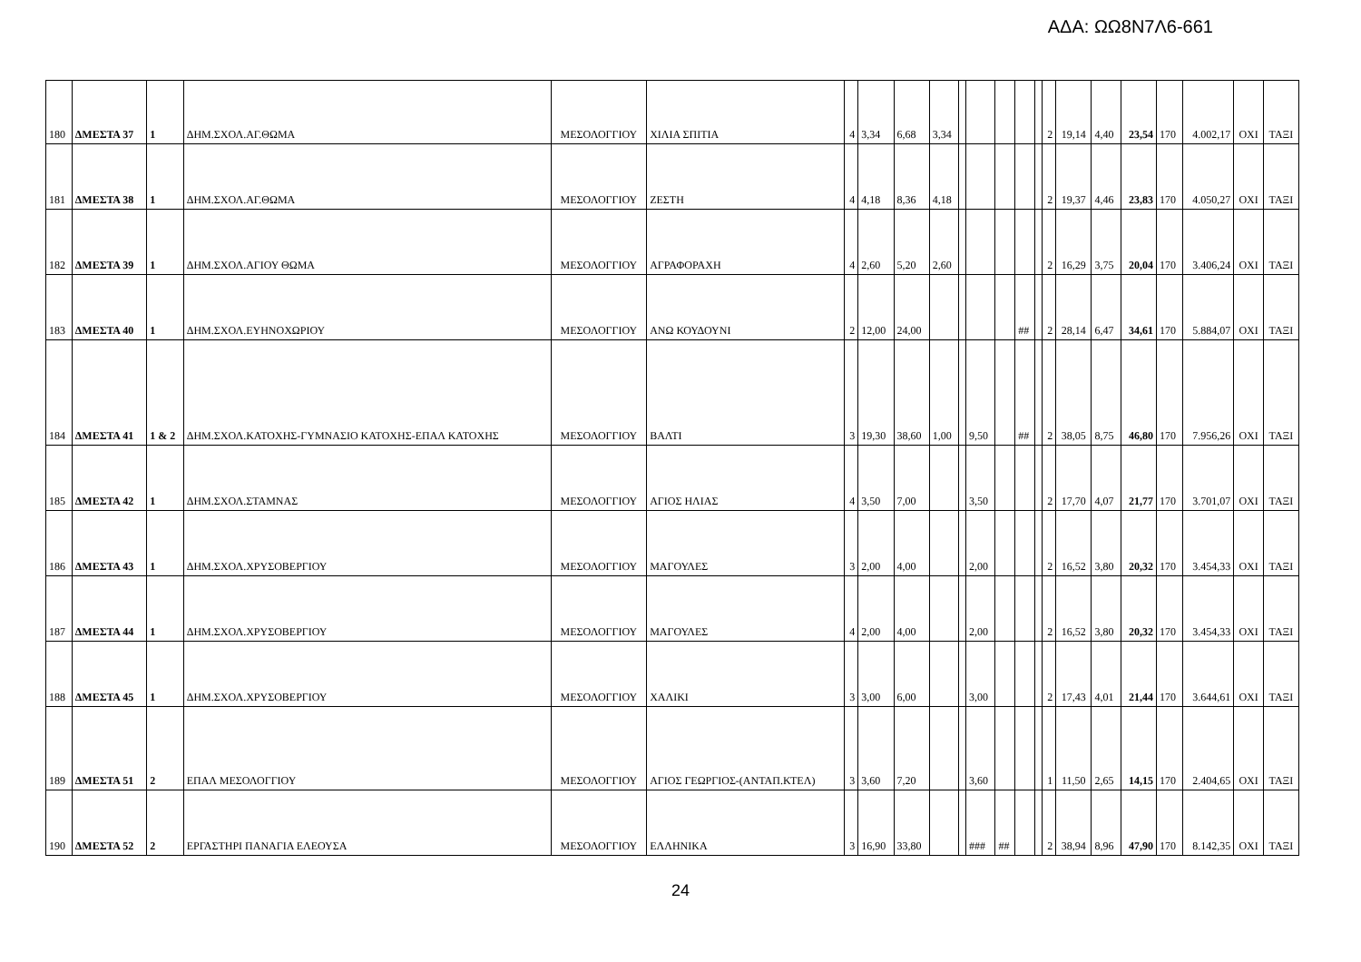ΑΔΑ: ΩΩ8Ν7Λ6-661
| 180 | ΔΜΕΣΤΑ 37 | 1 | ΔΗΜ.ΣΧΟΛ.ΑΓ.ΘΩΜΑ | ΜΕΣΟΛΟΓΓΙΟΥ | ΧΙΛΙΑ ΣΠΙΤΙΑ | 4 | 3,34 | 6,68 | 3,34 | | | | | | 2 | 19,14 | 4,40 | 23,54 | 170 | 4.002,17 | ΟΧΙ | ΤΑΞΙ |
| 181 | ΔΜΕΣΤΑ 38 | 1 | ΔΗΜ.ΣΧΟΛ.ΑΓ.ΘΩΜΑ | ΜΕΣΟΛΟΓΓΙΟΥ | ΖΕΣΤΗ | 4 | 4,18 | 8,36 | 4,18 | | | | | | 2 | 19,37 | 4,46 | 23,83 | 170 | 4.050,27 | ΟΧΙ | ΤΑΞΙ |
| 182 | ΔΜΕΣΤΑ 39 | 1 | ΔΗΜ.ΣΧΟΛ.ΑΓΙΟΥ ΘΩΜΑ | ΜΕΣΟΛΟΓΓΙΟΥ | ΑΓΡΑΦΟΡΑΧΗ | 4 | 2,60 | 5,20 | 2,60 | | | | | | 2 | 16,29 | 3,75 | 20,04 | 170 | 3.406,24 | ΟΧΙ | ΤΑΞΙ |
| 183 | ΔΜΕΣΤΑ 40 | 1 | ΔΗΜ.ΣΧΟΛ.ΕΥΗΝΟΧΩΡΙΟΥ | ΜΕΣΟΛΟΓΓΙΟΥ | ΑΝΩ ΚΟΥΔΟΥΝΙ | 2 | 12,00 | 24,00 | | | | | ## | | 2 | 28,14 | 6,47 | 34,61 | 170 | 5.884,07 | ΟΧΙ | ΤΑΞΙ |
| 184 | ΔΜΕΣΤΑ 41 | 1 & 2 | ΔΗΜ.ΣΧΟΛ.ΚΑΤΟΧΗΣ-ΓΥΜΝΑΣΙΟ ΚΑΤΟΧΗΣ-ΕΠΑΛ ΚΑΤΟΧΗΣ | ΜΕΣΟΛΟΓΓΙΟΥ | ΒΑΛΤΙ | 3 | 19,30 | 38,60 | 1,00 | | 9,50 | | ## | | 2 | 38,05 | 8,75 | 46,80 | 170 | 7.956,26 | ΟΧΙ | ΤΑΞΙ |
| 185 | ΔΜΕΣΤΑ 42 | 1 | ΔΗΜ.ΣΧΟΛ.ΣΤΑΜΝΑΣ | ΜΕΣΟΛΟΓΓΙΟΥ | ΑΓΙΟΣ ΗΛΙΑΣ | 4 | 3,50 | 7,00 | | | 3,50 | | | | 2 | 17,70 | 4,07 | 21,77 | 170 | 3.701,07 | ΟΧΙ | ΤΑΞΙ |
| 186 | ΔΜΕΣΤΑ 43 | 1 | ΔΗΜ.ΣΧΟΛ.ΧΡΥΣΟΒΕΡΓΙΟΥ | ΜΕΣΟΛΟΓΓΙΟΥ | ΜΑΓΟΥΛΕΣ | 3 | 2,00 | 4,00 | | | 2,00 | | | | 2 | 16,52 | 3,80 | 20,32 | 170 | 3.454,33 | ΟΧΙ | ΤΑΞΙ |
| 187 | ΔΜΕΣΤΑ 44 | 1 | ΔΗΜ.ΣΧΟΛ.ΧΡΥΣΟΒΕΡΓΙΟΥ | ΜΕΣΟΛΟΓΓΙΟΥ | ΜΑΓΟΥΛΕΣ | 4 | 2,00 | 4,00 | | | 2,00 | | | | 2 | 16,52 | 3,80 | 20,32 | 170 | 3.454,33 | ΟΧΙ | ΤΑΞΙ |
| 188 | ΔΜΕΣΤΑ 45 | 1 | ΔΗΜ.ΣΧΟΛ.ΧΡΥΣΟΒΕΡΓΙΟΥ | ΜΕΣΟΛΟΓΓΙΟΥ | ΧΑΛΙΚΙ | 3 | 3,00 | 6,00 | | | 3,00 | | | | 2 | 17,43 | 4,01 | 21,44 | 170 | 3.644,61 | ΟΧΙ | ΤΑΞΙ |
| 189 | ΔΜΕΣΤΑ 51 | 2 | ΕΠΑΛ ΜΕΣΟΛΟΓΓΙΟΥ | ΜΕΣΟΛΟΓΓΙΟΥ | ΑΓΙΟΣ ΓΕΩΡΓΙΟΣ-(ΑΝΤΑΠ.ΚΤΕΛ) | 3 | 3,60 | 7,20 | | | 3,60 | | | | 1 | 11,50 | 2,65 | 14,15 | 170 | 2.404,65 | ΟΧΙ | ΤΑΞΙ |
| 190 | ΔΜΕΣΤΑ 52 | 2 | ΕΡΓΑΣΤΗΡΙ ΠΑΝΑΓΙΑ ΕΛΕΟΥΣΑ | ΜΕΣΟΛΟΓΓΙΟΥ | ΕΛΛΗΝΙΚΑ | 3 | 16,90 | 33,80 | | | ### | ## | | | 2 | 38,94 | 8,96 | 47,90 | 170 | 8.142,35 | ΟΧΙ | ΤΑΞΙ |
24